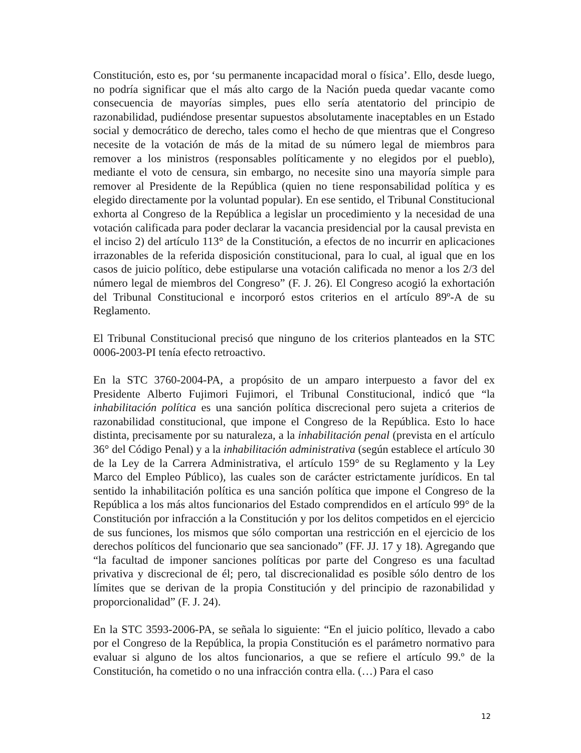Constitución, esto es, por ‘su permanente incapacidad moral o física’. Ello, desde luego, no podría significar que el más alto cargo de la Nación pueda quedar vacante como consecuencia de mayorías simples, pues ello sería atentatorio del principio de razonabilidad, pudiéndose presentar supuestos absolutamente inaceptables en un Estado social y democrático de derecho, tales como el hecho de que mientras que el Congreso necesite de la votación de más de la mitad de su número legal de miembros para remover a los ministros (responsables políticamente y no elegidos por el pueblo), mediante el voto de censura, sin embargo, no necesite sino una mayoría simple para remover al Presidente de la República (quien no tiene responsabilidad política y es elegido directamente por la voluntad popular). En ese sentido, el Tribunal Constitucional exhorta al Congreso de la República a legislar un procedimiento y la necesidad de una votación calificada para poder declarar la vacancia presidencial por la causal prevista en el inciso 2) del artículo 113° de la Constitución, a efectos de no incurrir en aplicaciones irrazonables de la referida disposición constitucional, para lo cual, al igual que en los casos de juicio político, debe estipularse una votación calificada no menor a los 2/3 del número legal de miembros del Congreso” (F. J. 26). El Congreso acogió la exhortación del Tribunal Constitucional e incorporó estos criterios en el artículo 89º-A de su Reglamento.
El Tribunal Constitucional precisó que ninguno de los criterios planteados en la STC 0006-2003-PI tenía efecto retroactivo.
En la STC 3760-2004-PA, a propósito de un amparo interpuesto a favor del ex Presidente Alberto Fujimori Fujimori, el Tribunal Constitucional, indicó que “la inhabilitación política es una sanción política discrecional pero sujeta a criterios de razonabilidad constitucional, que impone el Congreso de la República. Esto lo hace distinta, precisamente por su naturaleza, a la inhabilitación penal (prevista en el artículo 36° del Código Penal) y a la inhabilitación administrativa (según establece el artículo 30 de la Ley de la Carrera Administrativa, el artículo 159° de su Reglamento y la Ley Marco del Empleo Público), las cuales son de carácter estrictamente jurídicos. En tal sentido la inhabilitación política es una sanción política que impone el Congreso de la República a los más altos funcionarios del Estado comprendidos en el artículo 99° de la Constitución por infracción a la Constitución y por los delitos competidos en el ejercicio de sus funciones, los mismos que sólo comportan una restricción en el ejercicio de los derechos políticos del funcionario que sea sancionado” (FF. JJ. 17 y 18). Agregando que “la facultad de imponer sanciones políticas por parte del Congreso es una facultad privativa y discrecional de él; pero, tal discrecionalidad es posible sólo dentro de los límites que se derivan de la propia Constitución y del principio de razonabilidad y proporcionalidad” (F. J. 24).
En la STC 3593-2006-PA, se señala lo siguiente: “En el juicio político, llevado a cabo por el Congreso de la República, la propia Constitución es el parámetro normativo para evaluar si alguno de los altos funcionarios, a que se refiere el artículo 99.º de la Constitución, ha cometido o no una infracción contra ella. (…) Para el caso
12